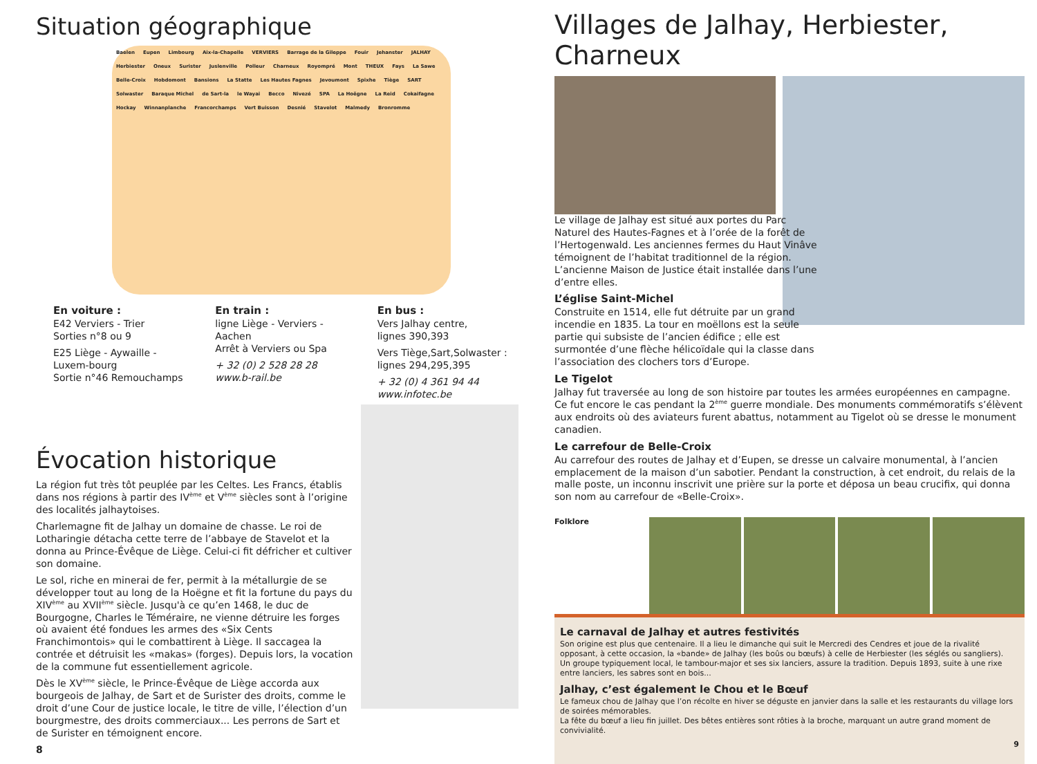Situation géographique
Baelen Eupen Limbourg Aix-la-Chapelle VERVIERS Barrage de la Gileppe Fouir Jehanster JALHAY Herbiester Oneux Surister Juslenville Polleur Charneux Royompré Mont THEUX Fays La Sawe Belle-Croix Hobdomont Bansions La Statte Les Hautes Fagnes Jevoumont Spixhe Tiège SART Solwaster Baraque Michel de Sart-la le Wayai Becco Nivezé SPA La Hoëgne La Reid Cokaifagne Hockay Winnanplanche Francorchamps Vert Buisson Desnié Stavelot Malmedy Bronromme
En voiture :
E42 Verviers - Trier
Sorties n°8 ou 9
E25 Liège - Aywaille - Luxem-bourg
Sortie n°46 Remouchamps
En train :
ligne Liège - Verviers - Aachen
Arrêt à Verviers ou Spa
+ 32 (0) 2 528 28 28
www.b-rail.be
En bus :
Vers Jalhay centre,
lignes 390,393
Vers Tiège,Sart,Solwaster :
lignes 294,295,395
+ 32 (0) 4 361 94 44
www.infotec.be
Évocation historique
La région fut très tôt peuplée par les Celtes. Les Francs, établis dans nos régions à partir des IV<sup>ème</sup> et V<sup>ème</sup> siècles sont à l’origine des localités jalhaytoises.
Charlemagne fit de Jalhay un domaine de chasse. Le roi de Lotharingie détacha cette terre de l’abbaye de Stavelot et la donna au Prince-Évêque de Liège. Celui-ci fit défricher et cultiver son domaine.
Le sol, riche en minerai de fer, permit à la métallurgie de se développer tout au long de la Hoëgne et fit la fortune du pays du XIV<sup>ème</sup> au XVII<sup>ème</sup> siècle. Jusqu'à ce qu’en 1468, le duc de Bourgogne, Charles le Téméraire, ne vienne détruire les forges où avaient été fondues les armes des «Six Cents Franchimontois» qui le combattirent à Liège. Il saccagea la contrée et détruisit les «makas» (forges). Depuis lors, la vocation de la commune fut essentiellement agricole.
Dès le XV<sup>ème</sup> siècle, le Prince-Évêque de Liège accorda aux bourgeois de Jalhay, de Sart et de Surister des droits, comme le droit d’une Cour de justice locale, le titre de ville, l’élection d’un bourgmestre, des droits commerciaux... Les perrons de Sart et de Surister en témoignent encore.
8
Villages de Jalhay, Herbiester, Charneux
Le village de Jalhay est situé aux portes du Parc Naturel des Hautes-Fagnes et à l’orée de la forêt de l’Hertogenwald. Les anciennes fermes du Haut Vinâve témoignent de l’habitat traditionnel de la région. L’ancienne Maison de Justice était installée dans l’une d’entre elles.
L’église Saint-Michel
Construite en 1514, elle fut détruite par un grand incendie en 1835. La tour en moëllons est la seule partie qui subsiste de l’ancien édifice ; elle est surmontée d’une flèche hélicoïdale qui la classe dans l’association des clochers tors d’Europe.
Le Tigelot
Jalhay fut traversée au long de son histoire par toutes les armées européennes en campagne. Ce fut encore le cas pendant la 2<sup>ème</sup> guerre mondiale. Des monuments commémoratifs s’élèvent aux endroits où des aviateurs furent abattus, notamment au Tigelot où se dresse le monument canadien.
Le carrefour de Belle-Croix
Au carrefour des routes de Jalhay et d’Eupen, se dresse un calvaire monumental, à l’ancien emplacement de la maison d’un sabotier. Pendant la construction, à cet endroit, du relais de la malle poste, un inconnu inscrivit une prière sur la porte et déposa un beau crucifix, qui donna son nom au carrefour de «Belle-Croix».
Folklore
Le carnaval de Jalhay et autres festivités
Son origine est plus que centenaire. Il a lieu le dimanche qui suit le Mercredi des Cendres et joue de la rivalité opposant, à cette occasion, la «bande» de Jalhay (les boûs ou bœufs) à celle de Herbiester (les séglés ou sangliers).
Un groupe typiquement local, le tambour-major et ses six lanciers, assure la tradition. Depuis 1893, suite à une rixe entre lanciers, les sabres sont en bois...
Jalhay, c’est également le Chou et le Bœuf
Le fameux chou de Jalhay que l’on récolte en hiver se déguste en janvier dans la salle et les restaurants du village lors de soirées mémorables.
La fête du bœuf a lieu fin juillet. Des bêtes entières sont rôties à la broche, marquant un autre grand moment de convivialité.
9